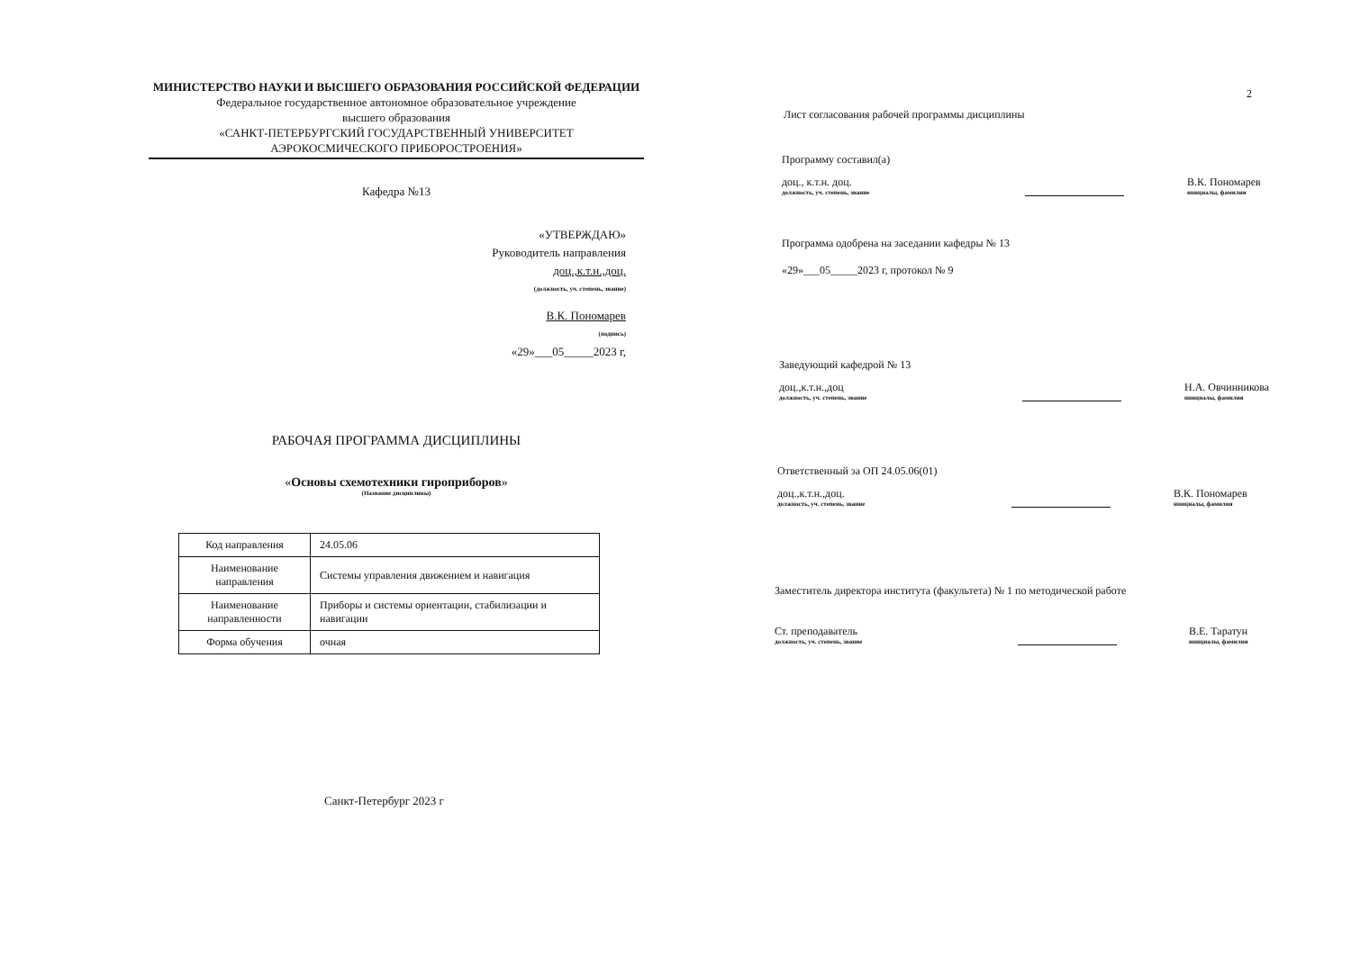МИНИСТЕРСТВО НАУКИ И ВЫСШЕГО ОБРАЗОВАНИЯ РОССИЙСКОЙ ФЕДЕРАЦИИ
Федеральное государственное автономное образовательное учреждение
высшего образования
«САНКТ-ПЕТЕРБУРГСКИЙ ГОСУДАРСТВЕННЫЙ УНИВЕРСИТЕТ
АЭРОКОСМИЧЕСКОГО ПРИБОРОСТРОЕНИЯ»
Кафедра №13
«УТВЕРЖДАЮ»
Руководитель направления
доц.,к.т.н.,доц.
(должность, уч. степень, звание)
В.К. Пономарев
(подпись)
«29»___05_____2023 г,
РАБОЧАЯ ПРОГРАММА ДИСЦИПЛИНЫ
«Основы схемотехники гироприборов»
(Название дисциплины)
| Код направления | 24.05.06 |
| Наименование направления | Системы управления движением и навигация |
| Наименование направленности | Приборы и системы ориентации, стабилизации и навигации |
| Форма обучения | очная |
Санкт-Петербург 2023 г
2
Лист согласования рабочей программы дисциплины
Программу составил(а)
доц., к.т.н. доц.
должность, уч. степень, звание
В.К. Пономарев
инициалы, фамилия
Программа одобрена на заседании кафедры № 13
«29»___05_____2023 г, протокол № 9
Заведующий кафедрой № 13
доц.,к.т.н.,доц
должность, уч. степень, звание
Н.А. Овчинникова
инициалы, фамилия
Ответственный за ОП 24.05.06(01)
доц.,к.т.н.,доц.
должность, уч. степень, звание
В.К. Пономарев
инициалы, фамилия
Заместитель директора института (факультета) № 1 по методической работе
Ст. преподаватель
должность, уч. степень, звание
В.Е. Таратун
инициалы, фамилия